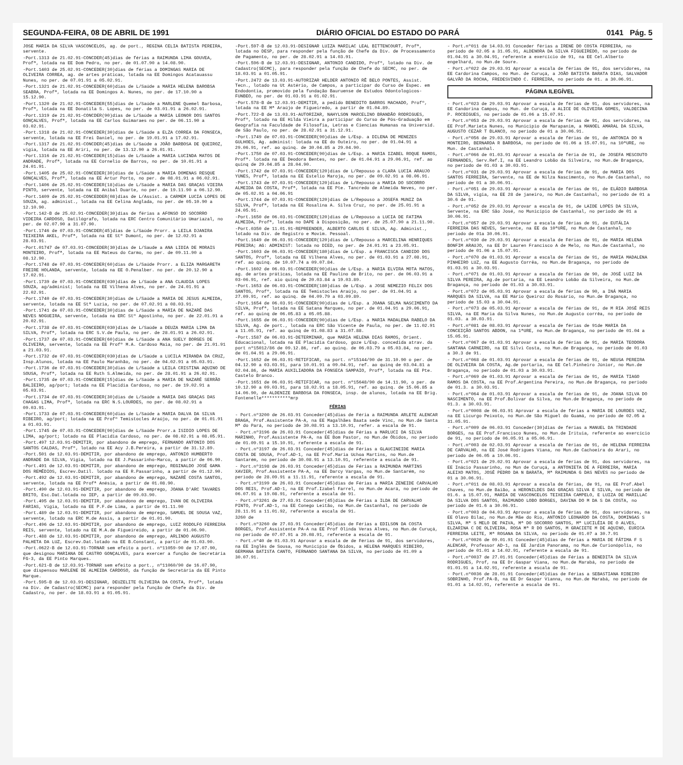SEGUNDA-FEIRA, 08 DE ABRIL DE 1991 DIÁRIO OFICIAL DO ESTADO DO PARÁ 0141 Pág. 5
JOSE MARIA DA SILVA VASCONCELOS, ag. de port., REGINA CELIA BATISTA PEREIRA, servente.
-Port.1313 de 21.02.91-CONCDER(45)dias de férias a RAIMUNDA LIMA GOUVEA, Profª, lotada na EE Dom Pedro, no per. de 01.07.90 a 14.08.90.
-Port.1403 de 25.02.91-CONCEDER(30)dias de férias a DOMINGAS MARIA DE OLIVEIRA CORREA, ag. de artes práticas, lotada na EE Domingos Acatauassu Nunes, no per. de 07.01.91 a 05.02.91.
-Port.1321 de 21.02.91-CONCEDER(60)dias de L/Saúde a MARIA HELENA BAROBSA SEABRA, Profª, lotada na EE Domingos A. Nunes, no per. de 17.10.90 a 15.12.90.
-Port.1320 de 21.02.91-CONCEDER(55)dias de L/Saúde a MARLENE Quemel Barbosa, Profª, lotada na EE Donatila S. Lopes, no per. de 03.01.91 a 26.02.91.
-Port.1319 de 21.02.91-CONCDER(90)dias de L/Saúde a MARIA LEONOR DOS SANTOS GONÇALVES, Profª, lotada na EE Carlos Guimaraes no per. de 06.11.90 a 03.02.91.
-Port.1318 de 21.02.91-CONCEDER(30)dias de L/Saúde a ELZA CORREA DA FONSECA, servente, lotada na EE Frei Daniel, no per. de 19.01.91 a 17.02.91.
-Port.1317 de 21.02.91-CONCDER(45)dias de L/Saúde a JOÃO BARBOSA DE QUEIROZ, vigia, lotada na EE Ariri, no per. de 13.12.90 a 26.01.91.
-Port.1316 de 21.02.91-CONCEDER(15)dias de L/Saúde a MARIA LUCINDA MATOS DE ANDRADE, Profª, lotada na EE Cornelio de Barros, no per. de 10.01.91 a 24.01.91.
-Port.1405 de 25.02.91-CONCEDER(30)dias de L/Saúde a MARIA DOMENAS RESQUE GONÇALVES, Profª, lotada na EE Artur Porto, no per. de 08.01.91 a 06.02.91.
-Port.1406 de 25.02.91-CONCEDER(18)dias de L/Saúde a MARIA DAS GRAÇAS VIEIRA PINTO, servente, lotada na EE Anibal Duarte, no per. de 19.11.90 a 06.12.90.
-Port.1409 de 25.02.91-CONCEDDER(08)dias de L/Assist. a CARMEM LUCIA LOPES DE SOUZA, ag. administ., lotada na EE Celina Anglada, no per. de 05.10.90 a 12.10.90.
-Port.142-B de 25.02.91-CONCEDER(30)dias de férias a AFONSO DO SOCORRO VIDEIRA CARDOSO, Datilógrafo, lotada na ERC Centro Comunitário Umariazal, no per. de 02.07.90 a 31.07.90.
-Port.1746 de 07.03.91-CONCDER(45)dias de L/Saúde Prorr. a LEILA DJANIRA TEIXEIRA AKEL, Profª, lotada na EE Stº Dumont, no per. de 12.02.91 a 28.03.91.
-Port.01747 de 07.03.91-CONCEDER(30)dias de L/Saude a ANA LIDIA DE MORAIS MONTEIRO, Profª, lotada na EE Mateus do Carmo, no per. de 09.11.90 a 08.12.90.
-Port.1748 de 07.03.91-CONCEDER(60)dias de L/Saúde Prorr. a ELIZA MARGARETH FREIRE HOLANDA, servente, lotada na EE O.Penalber. no per. de 20.12.90 a 17.02.91.
-Port.1739 de 07.03.91-CONCEDER(030)dias de L/Saúde a ANA CLAUDIA LOPES SOUZA, ag/administ; lotada na EE Vilhena Alves, no per. de 24.01.91 a 22.02.91.
-Port.1740 de 07.03.91-CONCEDER(30)dias de L/Saúde a MARIA DE JESUS ALMEIDA, servente, lotada na EE Stª Luzia, no per. de 07.02.91 a 08.03.91.
-Port.1741 de 07.03.91-CONCEDER(30)dias de L/Saúde a MARIA DE NAZARÉ DAS NEVES NOGUEIRA, servente, lotada na ERC Stº Agostinho, no per. de 22.01.91 a 20.02.91.
-Port.1738 de 07.03.91-CONCEDER(030)dias de L/Saúde a DEUZA MARIA LIMA DA SILVA, Profª, lotada na ERC S.V.de Paula, no per. de 28.01.91 a 26.02.91.
-Port.1737 de 07.03.91-CONCEDER(60)dias de L/Saúde a ANA SUELY BORGES DE OLIVEIRA, servente, lotada na EE Profº M.A. Cardoso Maia, no per. de 21.01.91 a 21.03.91.
-Port.1732 de 07.03.91-CONCEDER(030)dias de L/Saúde a LUCILA MIRANDA DA CRUZ, Insp.Alunos, lotada na EE Paulo Maranhão, no per. de 04.02.91 a 05.03.91.
-Port.1736 de 07.03.91-CONCEDER(30)dias de L/Saúde a LEILA CRISTINA AQUINO DE SOUSA, Profª, lotada na EE Ruth S.Almeida, no per. de 28.01.91 a 26.02.91.
-Port.1735 de 07.03.91-CONCEDER(15)dias de L/Saúde a MARIA DE NAZARÉ SERRÃO BALIEIRO, ag/port; lotada na EE Placidia Cardoso, no per. de 19.02.91 a 05.03.91.
-Port.1734 de 07.03.91-CONCEDER(30)dias de L/Saúde a MARIA DAS GRAÇAS DAS CHAGAS LIMA, Profª, lotada na ERC N.S.LOURDES, no per. de 08.02.91 a 09.03.91.
-Port.1733 de 07.03.91-CONCEDER(60)dias de L/Saúde a MARIA DALVA DA SILVA RIBEIRO, ag/port; lotada na EE Profº Temistocles Araújo, no per. de 01.01.91 a 01.03.91.
-Port.1745 de 07.03.91-CONCEDER(90)dias de L/Saúde Prorr.a ISIDIO LOPES DE LIMA, ag/port; lotado na EE Placidia Cardoso, no per. de 08.02.91 a 08.05.91.
-Port.497 12.03.91-DEMITIR, por abandono de emprego, FERNANDO ANTONIO DOS SANTOS CALDAS, Profº, lotado na EE Acy J.B.Pereira, a partir de 31.12.89.
-Port.501 de 12.03.91-DEMITIR, por abandono de emprego, ANTONIO HUMBERTO ANDRADE DA SILVA, Vigia, lotado na EE J.Passarinho-Marco, a partir de 06.90.
-Port.491 de 12.03.91-DEMITIR, por abandono de emprego, REGINALDO JOSÉ GAMA DOS REMÉDIOS, Escrev.Datil. lotado na EE R.Passarinho, a partir de 01.12.90.
-Port.492 de 12.03.91-DEMITIR, por abandono de emprego, NAZARÉ COSTA SANTOS, servente, lotada na EE Profª Anésia, a partir de 01.08.90.
-Port.490 de 12.03.91-DEMITIR, por abandono de emprego, JOANA D'ARC TAVARES BRITO, Esc.Dat.lotada no IEP, a partir de 09.03.90.
-Port.495 de 12.03.91-DEMITIR, por abandono de emprego, IVAN DE OLIVEIRA FARIAS, Vigia, lotado na EE P.F.de Lima, a partir de 01.11.90
-Port.489 de 12.03.91-DEMITIR, por abandono de emprego, SAMUEL DE SOUSA VAZ, servente, lotado na ERC M.de Assis, a partir de 01.01.90.
-Port.496 de 12.03.91-DEMITIR, por abandono de emprego, LUIZ RODOLFO FERREIRA REIS, servente, lotado na EE M.A.de Figueireido, a partir de 01.06.90.
-Port.488 de 12.03.91-DEMITIR, por abandono de emprego, ARLINDO AUGUSTO PALHETA DA LUZ, Escrev.Dat.lotado na EE B.Constant, a partir de 01.03.90.
-Port.0622-B de 12.03.91-TORNAR sem efeito a port. nº11059-90 de 17.07.90, que designou MARIANA DE CASTRO GONÇALVES, para exercer a função de Secretária FG-3, da EE Pinto Marques.
-Port.621-B de 12.03.91-TORNAR sem efeito a port., nº11060/90 de 16.07.90, que dispensou MARLENE DE ALMEIDA CARDOSO, da função de Secretária da EE Pinto Marque.
-Port.595-B de 12.03.91-DESIGNAR, DEUZELITE OLIVEIRA DA COSTA, Profª, lotada na Div. de Cadastro(SECMC) para responder pela função de Chefe da Div. de Cadastro, no per. de 18.03.91 a 01.05.91.
-Port.597-B de 12.03.91-DESIGNAR LUIZA MARILAC LEAL BITTENCOURT, Profª, lotada no DESP, para responder pela função de Chefe da Div. de Processamento de Pagamento, no per. de 28.02.91 a 14.03.91.
-Port.596-B de 12.03.91-DESIGNAR, ANTONIO CANDIDO, Profº, lotado na Div. de Cadastro(SECMC), para responder pela função de Chefe do SECMC, no per. de 18.03.91 a 01.05.91.
-Port.2472 de 13.03.91-AUTORIZAR HELDER ANTONIO RÊ BELO PONTES, Assist. Tecn., lotado na Ut Astério, de Campos, a participar do Curso de Espec. em Endodontia, promovido pela fundação Bauruense de Estudos Odontologicos-FUNBEO, no per. de 01.03.91 a 01.02.91.
-Port.578-B de 12.03.91-DEMITIR, a pedido BENEDITO BARROS MACHADO, Profº, lotada na EE Mª Araújo de Figueiredo, a partir de 01.04.89.
-Port.722-B de 13.03.91-AUTORIZAR, NAHYLSON MARCELINO BRANDÃO RODRIGUES, Profº, lotado na EE Hilda Vieira a participar do Curso de Pós-Graduação em Geografia na Faculdade de Filosofia, Letras e Ciencias Humanas na Universid. de São Paulo, no per. de 28.02.91 a 31.12.91.
-Port.1749 de 07.03.91-CONCEDER(90)dias de L/Esp. a DILENA DE MENEZES GULHOES, Ag. administ: lotada na EE do Outeiro, no per. de 01.04.91 a 29.06.91, ref. ao quinq. de 30.04.85 a 29.04.90.
-Port.1750 de 07.03.91-CONCEDER(90)dias de L/Esp. a MARIA IZABEL ROQUE RAMOS, Profª. lotada na EE Deodora Bentes, no per. de 01.04.91 a 29.06.91, ref. ao quinq de 29.04.85 a 28.04.90.
-Port.1742 de 07.03.91-CONCEDER(120)dias de L/Repouso a CLARA LUCIA ARAUJO YUNES, Profª, lotada na EE Estelio Maroja, no per. de 09.02.91 a 08.06.91.
-Port.1743 de 07.03.91-CONCEDER(120)dias de L/Repouso a MARIA DO SOCORRO ALMEIDA DA COSTA, Profª, lotada na EE Pte. Tancredo de Almeida Neves, no per. de 05.02.91 a 04.06.91
-Port.1744 de 07.03.91-CONCEDER(120)dias de L/Repouso a JOSEFA MUNIZ DA SILVA, Profª, lotada na EE Rosalina A. Silva Cruz, no per. de 25.01.91 a 24.05.91.
-Port.1650 de 06.03.91-CONCEDER(120)dias de L/Repouso a LUCIA DE FATIMA ALMEIDA, Profª, lotada no DAPE à Disposição, no per. de 25.07.90 a 21.11.90.
-Port.0350 de 11.01.91-REPREENDER, ALBERTO CARLOS E SILVA, Ag. Administ., lotado na Div. de Registro e Movim. Pessoal.
-Port.1649 de 06.03.91-CONCEDER(120)dias de L/Repouso a MARCELINA HENRIQUES PEREIRA; AG: ADMINIST: lotada no DIED, no per. de 24.01.91 a 23.05.91.
-Port.1603 de 06.03.91-CONCEDER(180)dias de L/Esp. a FRANCISCA CANDIDO DOS SANTOS, Profª, lotada na EE Vilhena Alves, no per. de 01.03.91 a 27.08.91, ref. ao quinq. de 10.07.74 a 09.07.84.
-Port.1602 de 06.03.91-CONCEDER(90)dias de L/Esp. a MARIA ELVIRA MOTA MATOS, ag. de artes práticas, lotada na EE Paulino de Brito, no per. de 06.03.91 a 03-06.91, ref. aio quinq de 20.03.84 a 19.03.89.
-Port.1653 de 06.03.91-CONCEDER(180)dias de L/Esp. a JOSE NEMEZIO FELIX DOS SANTOS, Profº, lotada na EE Temistocles Araújo, no per. de 01.04.91 a 27.09.91, ref. ao quinq. de 04.09.79 a 03.09.89.
-Port.1654 de 06.03.91-CONCEDER(90)dias de L/Esp. a JOANA SELMA NASCIMENTO DA SILVA, Profª, lotada na EE Satana Marques, no per. de 01.04.91 a 29.06.91, ref. ao quinq de 06.05.83 a 05.05.88.
-Port.1655 de 06.03.91-CONCEDER(90)dias de L/Esp. a MARIA MADALENA RABELO DA SILVA, Ag. de port., lotada na ERC São Vicente de Paula, no per. de 11.02.91 a 11.05.91, ref. ao quinq de 01.08.83 a 31.07.88.
-Port.1587 de 06.03.91-DETERMINAR, que MARIA HELENA DIAS RAMOS, Orient. Educacional, lotada na EE Placidia Cardoso, goze L/Esp. concedida atrav. da port nº15012/86 de 09.12.86, ref. ao quinq. de 06.03.79 a 05.03.84, no per. de 01.04.91 a 29.06.91.
-Port.1652 de 06.03.91-RETIFICAR, na port. nº15144/90 de 31.10.90 o per. de 04.12.90 a 03.03.91, para 10.01.91 a 09.04.91, ref. ao quinq de 03.04.81 a 02.04.86, de MARIA AUXILIADORA DA FONSECA SAMPAIO, Profª, lotada na EE Pte. Castelo Branco.
-Port.1651 de 06.03.91-RETIFICAR, na port. nº15648/90 de 14.11.90, o per. de 10.12.90 a 09.03.91, para 18.02.91 a 18.05.91, ref. ao quinq. de 15.06.85 a 14.06.90, de ALDENIZE BARBOSA DA FONSECA, insp. de alunos, lotada na EE Brig. Fontenelle***********mrp
FÉRIAS
- Port.nº3200 de 26.03.91 Conceder(45)dias de Féria a RAIMUNDA ARLETE ALENCAR BRAGA, Prof.Assistente PA-A, na EE Magalhães Baata sede Vinc, no Mun.de Santa Mª do Pará, no periodo de 30.08.91 a 13.10.91, refer. a escala de 91.
- Port.nº3196 de 26.03.91 Conceder(45)dias de Férias a MARLUCI DA SILVA MARINHO, Prof.Assistente PA-A, na EE Bom Pastor, no Mun.de Óbidos, no periodo de 01.09.91 a 15.10.91, referente a escala de 91.
- Port.nº3197 de 26.03.91 Conceder(45)dias de Férias a GLAUCINEIDE MARIA COSTA DE SOUSA, Prof.AD-1, na EE Prof.Maria Uchoa Martins, no Mun.de Santarém, no periodo de 30.08.91 a 13.10.91, referente a escala de 91.
- Port.nº3198 de 26.03.91 Conceder(45)dias de Férias a RAIMUNDA MARTINS XAVIER, Prof.Assistente PA-A, na EE Darcy Vargas, no Mun.de Santarém, no periodo de 28.09.91 a 11.11.91, referente a escala de 91.
- Port.nº3199 de 26.03.91 Conceder(45)dias de Férias a MARIA ZENEIDE CARVALHO DOS REIS, Prof.AD-1, na EE Prof.Izabel Farrel, no Mun.de Acará, no periodo de 06.07.91 a 19.08.91, referente a escala de 91.
- Port.nº3261 de 27.03.91 Conceder(45)dias de Férias a ILDA DE CARVALHO PINTO, Prof.AD-1, na EE Conego Leitão, no Mun.de Castanhal, no periodo de 28.11.91 a 11.01.92, referente a escala de 91.
3260 de
- Port.nº3260 de 27.03.91 Conceder(45)dias de Férias a EDILSON DA COSTA BORGES, Prof.Assistente PA-A na EE Prof Olinda Veras Alves, no Mun.de Curuçá, no periodo de 07.07.91 a 20.08.91, referente a escala de 91.
- Port.nº40 de 01.03.91 Aprovar a escala de de Férias de 91, dos servidores, na EE Inglês de Sousa, no Municipio de Óbidos, a HELENA MARQUES RIBEIRO, GERMANA BATISTA CANTO, FERNANDO SANTANA DA SILVA, no periodo de 01.09 a 30.07.91.
- Port.nº011 de 14.03.91 Conceder férias a IRENE DO COSTA FERREIRA, no periodo de 02.05 a 31.05.91, ALDENORA DA SILVA FIGUEIREDO, no periodo de 01.04.91 a 30.04.91, referente a exercício de 91, na EE Cel.Alberto engelhard, no Mun.de Soure.
- Port.nº022 de 29.03.91 Aprovar a escala de férias de 91, dos servidores, na EE Cardorina Campos, no Mun. de Curuçá, a JOÃO BATISTA BARATA DIAS, SALVADOR GALVÃO DA ROCHA, FREDESVINDO C. FERREIRA, no periodo de 01. a 30.06.91.
PÁGINA ILEGÍVEL
- Port.nº023 de 29.03.91 Aprovar a escala de férias de 91, dos servidores, na EE Candorina Campos, no Mun. de Curuçá, a ALICE DE OLIVEIRA GOMES, VALDECINA P. ROCBIGUES, no periodo de 01.06 a 15.07.91.
- Port.nº053 de 29.03.91 Aprovar a escala de férias de 91, dos servidores, na EE Prof.Marieta Nunes, no Municipio de Marapanim, a MANOEL AMARAL DA SILVA, AUGUSTO CEZAR T BLANCO, no periodo de 01 a 30.06.91.
- Port.nº056 de 29.03.91 Aprovar a escala de férias de 91, de ANTONIA DO N MONTEIRO, BERNARDA R BARBOSA, no periodo de 01.06 a 15.07.91, na 10ªURE, no Mun. de Castanhal.
- Port.nº066 de 01.03.91 Aprovar a escala de féria de 91, de JOSEFA MESCOUTO FERNANDES, Serv.Ref.I, na EE Leandro Lobão da Silveira, no Mun.de Bragança, no período de 01.03 a 30.03.91.
- Port.nº031 de 29.03.91 Aprovar a escala de férias de 91, de MARIA DOS SANTOS FERREIRA, Servente, na EE de Nilza Nascimento, no Mun.de Castanhal, no periodo de 01 a 30.06.91.
- Port.nº051 de 29.03.91 Aprovar a escala de férias de 91, de ELÁDIO BARBOSA DA SILVA, vigia, na EE 28 de janeiro, no Mun.de Castanhal, no periodo de 01 a 30.6 de 91.
- Port.nº052 de 29.03.91 Aprovar a escala de 91, de LAIDE LOPES DA SILVA, Servente, na ERC São José, no Municipio de Castanhal, no periodo de 01 a 30.06.91.
- Port.nº057 de 29.03.91 Aprovar a escala de férias de 91, de EUTÁLIA FERREIRA DAS NEVES, Servente, na EE da 10ªURE, no Mun.de Castanhal, no periodo de 01a 30.06.91.
- Port.nº030 de 29.03.91 Aprovar a escala de Férias de 91, de MARIA HELENA BONFIM ARAUJO, na EE Dr Lauren Francisco A de Melo, no Mun.de Castanhal, no periodo de 01.06 a 15.07.91.
- Port.nº070 de 01.03.91 Aprovar a escala de férias de 91, de MARIA MADALENA PINHEIRO LUZ, na EE Augusto Corrêa, no Mun.de Bragança, no periodo de 01.03.91 a 30.03.91.
- Port.nº071 de 01.03.91 Aprovar a escala de férias de 90, de JOSÉ LUIZ DA SILVA PEREIRA, Ag.de portaria, na EE Leandro Lobão da Silveira, no Mun.de Bragança, no periodo de 01.03 a 30.03.91.
- Port.nº072 de 05.03.91 Aprovar a escala de férias de 90, a INÁ MARIA MARQUES DA SILVA, na EE Mário Queiroz do Rosário, no Mun.de Bragança, no periodo de 15.03 a 30.04.91.
- Port.nº073 de 05.03.91 Aprovar a escala de férias de 91, de M RIA JOSÉ REIS SILVA, na EE Maria da Silva Nunes, no Mun.de Augusto corrêa, no periodo de 01.03. a 30.03.91.
- Port.nº081 de 08.03.91 Aprovar a escala de férias de 91de MARIA DA CONCEIÇÃO SANTOS ABDON, na 1ªURE, no Mun.de Bragança, no periodo de 01.04 a 15.05.91.
- Port.nº067 de 01.03.91 Aprovar a escala de férias de 91, de MARIA TEODORA SANTANA CARNEIRO, na EE Silvi Costa, no Mun.de Bragança, no periodo de 01.03 a 30.3 de 91.
- Port.nº068 de 01.03.91 Aprovar a escala de férias de 91, de NEUSA PEREIRA DE OLIVEIRA DA COSTA, Ag.de portaria, na EE Cel.Pinheiro Júnior, no Mun.de Bragança, no periodo de 01.03 a 30.03.91.
- Port.nº069 de 01.03.91 Aprovar a escala de férias de 91, de MARIA TIAGO RAMOS DA COSTA, na EE Prof.Argentina Pereira, no Mun.de Bragança, no periodo de 01.3. a 30.03.91.
- Port.nº064 de 01.03.91 Aprovar a escala de férias de 91, de JOANA SILVA DO NASCIMENTO, na EE Prof.Bolivar da Silva, no Mun.de Bragança, no periodo de 01.3. a 30.03.91.
- Port.nº0008 de 06.03.91 Aprovar a escala de férias a MARIA DE LOURDES VAZ, na EE Licurgo Peixoto, no Mun.de São Miguel do Guamá, no periodo de 02.05 a 31.05.91.
- Port.nº009 de 06.03.91 Conceder(30)dias de férias a MANUEL DA TRINDADE BORGES, na EE Prof.Francisco Nunes, no Mun.de Irituia, referente ao exercício de 91, no periodo de 06.05.91 a 05.06.91.
- Port.nº003 de 02.03.91 Aprovar a escala de férias de 91, de HELENA FERREIRA DE CARVALHO, na EE José Rodrigues Viana, no Mun.de Cachoeira do Arari, no periodo de 06.05 a 19.06.91.
- Port.nº021 de 29.02.91 Aprovar a escala de férias de 91, dos servidores, na EE Inácio Passarinho, no Mun de Curuçá, a ANTONIETA DE A FERREIRA, MARIA ALEIXO MATOS, JOSÉ PEDRO DA N BARATA, Mª RAIMUNDA G DAS NEVES no periodo de 01 a 30.06.91.
- Port.nº011 de 08.03.91 Aprovar a escala de férias, de 91, na EE Prof.Abel Chaves, no Mun.de Baião, a HERONILDES DAS GRAÇAS SILVA E SILVA, no periodo de 01.6. a 15.07.91, MARIA DE VASCONCELOS TEIXEIRA CAMPELO, E LUIZA DE MARILLAC DA SILVA DOS SANTOS, RAIMUNDO LOBO BORGES, DAVINA DO M DA S DA COSTA, no periodo de 01.6 a 30.06.91.
- Port.nº003 de 04.03.91 Aprovar a escala de férias de 91, dos servidores, na EE Olavo Bilac, no Mun.de Mãe do Rio, ANTONIO LEONARDO DA COSTA, DOMINGAS S SILVA, Mª S MELO DE PAIVA, Mª DO SOCORRO SANTOS, Mª LUCILÉIA DE O ALVES, ELZARINA C DE OLIVEIRA, ROSA Mª R DO SANTOS, M GRACIETE M DE AQUINO, EURICA FERREIRA LEITE, Mª ROSANA DA SILVA, no periodo de 01.07 a 30.7.91
- Port.nº0026 de 09.01.91 Conceder(45)dias de férias a MARIA DE FÁTIMA F S ALENCAR, Professor AD-1, na EE Jardim Panorama, no Mun.de Curionópolis, no periodo de 01.01 a 14.02.91, referente a escala de 91.
- Port.nº0037 de 27.01.91 Conceder(45)dias de Férias a BENEDITA DA SILVA RODRIGUES, Prof, na EE Dr.Gaspar Viana, no Mun.de Marabá, no periodo de 01.01.91 a 14.02.91, referente a escala de 91.
- Port.nº0036 de 28.01.91 Conceder(45)dias de Férias a SEBASTIANA RIBEIRO SOBRINHO, Prof.PA-B, na EE Dr Gaspar Vianna, no Mun.de Marabá, no periodo de 01.01 a 14.02.91, referente a escala de 91.